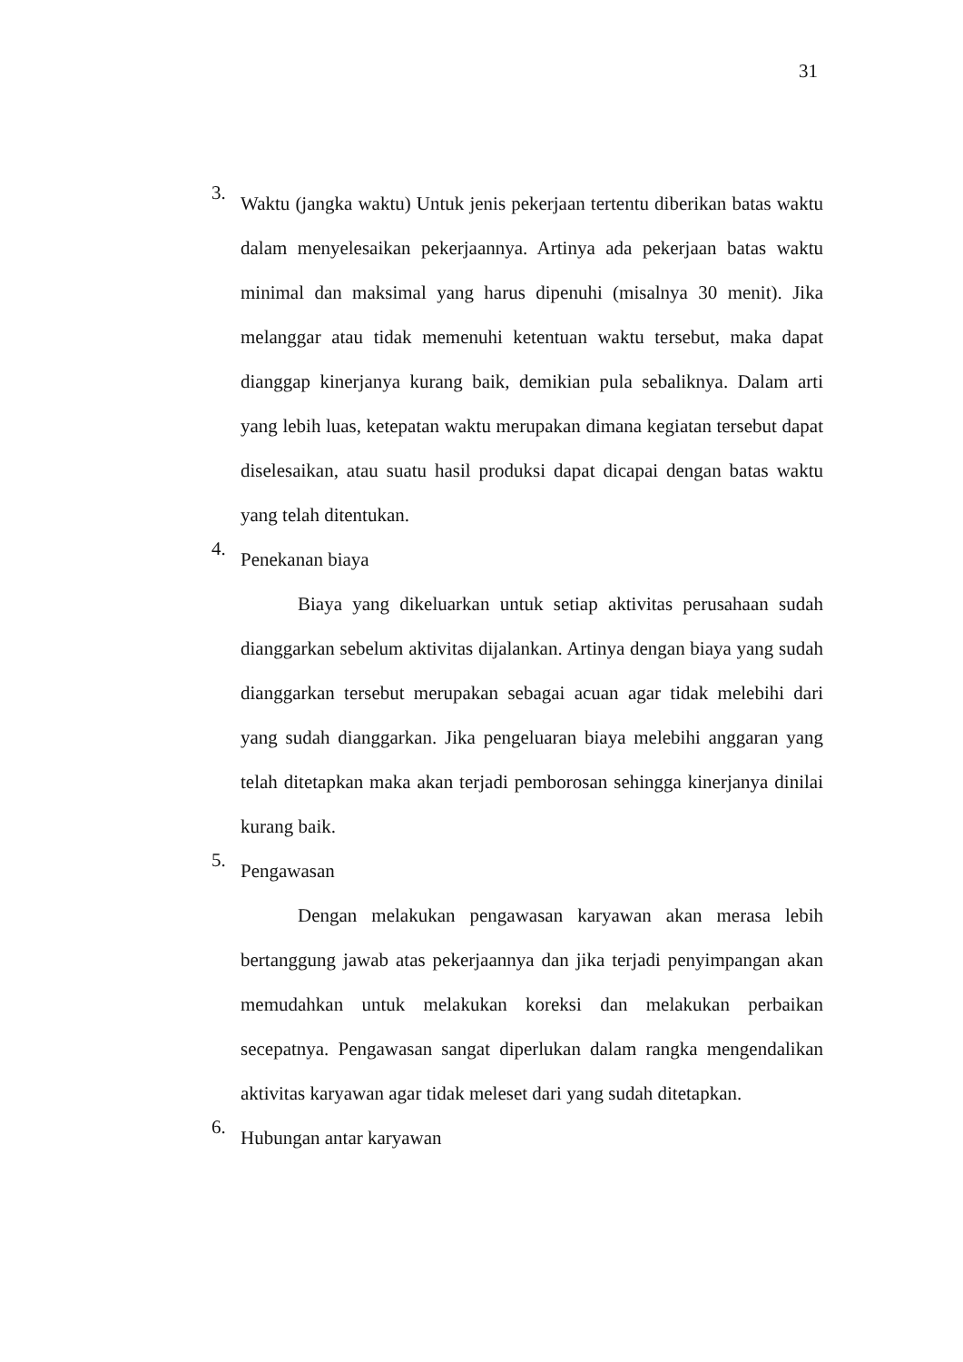31
3.
Waktu (jangka waktu) Untuk jenis pekerjaan tertentu diberikan batas waktu dalam menyelesaikan pekerjaannya. Artinya ada pekerjaan batas waktu minimal dan maksimal yang harus dipenuhi (misalnya 30 menit). Jika melanggar atau tidak memenuhi ketentuan waktu tersebut, maka dapat dianggap kinerjanya kurang baik, demikian pula sebaliknya. Dalam arti yang lebih luas, ketepatan waktu merupakan dimana kegiatan tersebut dapat diselesaikan, atau suatu hasil produksi dapat dicapai dengan batas waktu yang telah ditentukan.
4.
Penekanan biaya
Biaya yang dikeluarkan untuk setiap aktivitas perusahaan sudah dianggarkan sebelum aktivitas dijalankan. Artinya dengan biaya yang sudah dianggarkan tersebut merupakan sebagai acuan agar tidak melebihi dari yang sudah dianggarkan. Jika pengeluaran biaya melebihi anggaran yang telah ditetapkan maka akan terjadi pemborosan sehingga kinerjanya dinilai kurang baik.
5.
Pengawasan
Dengan melakukan pengawasan karyawan akan merasa lebih bertanggung jawab atas pekerjaannya dan jika terjadi penyimpangan akan memudahkan untuk melakukan koreksi dan melakukan perbaikan secepatnya. Pengawasan sangat diperlukan dalam rangka mengendalikan aktivitas karyawan agar tidak meleset dari yang sudah ditetapkan.
6.
Hubungan antar karyawan